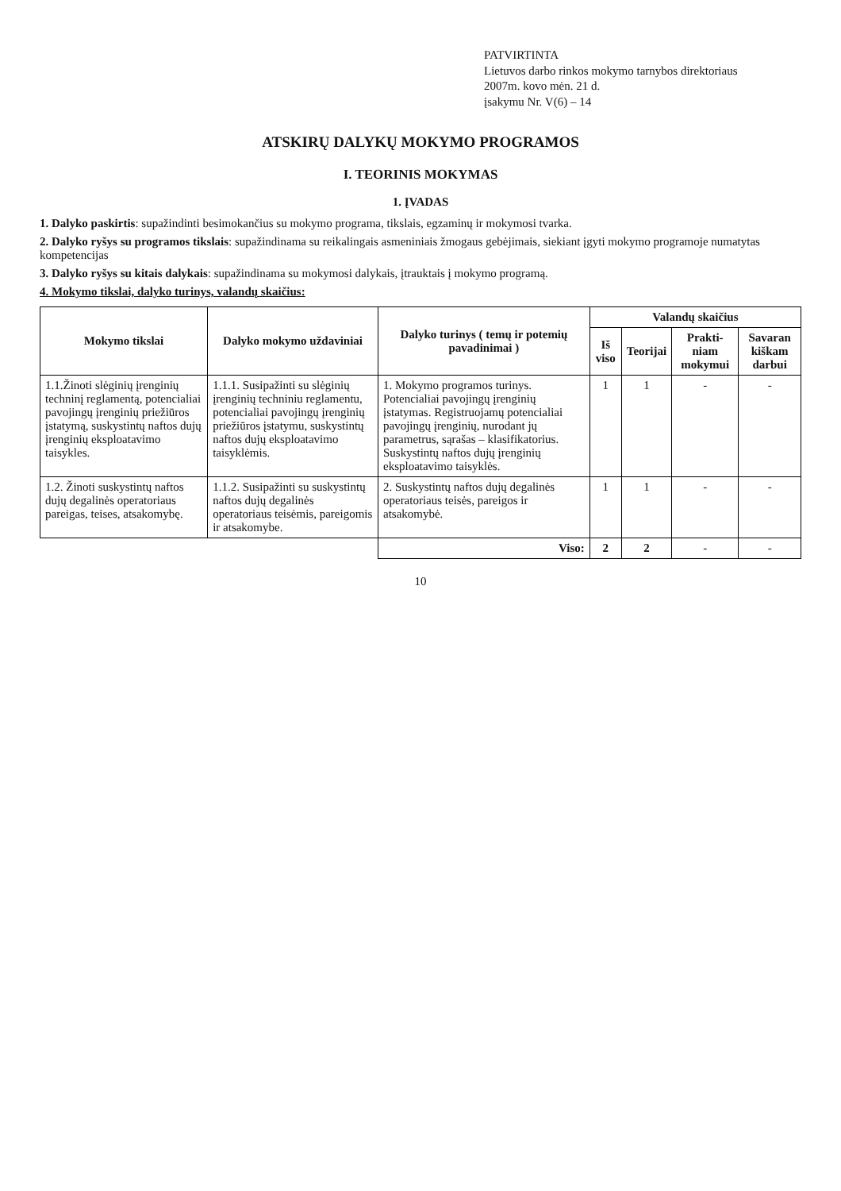PATVIRTINTA
Lietuvos darbo rinkos mokymo tarnybos direktoriaus
2007m. kovo mėn. 21 d.
įsakymu Nr. V(6) – 14
ATSKIRŲ DALYKŲ MOKYMO PROGRAMOS
I. TEORINIS MOKYMAS
1. ĮVADAS
1. Dalyko paskirtis: supažindinti besimokančius su mokymo programa, tikslais, egzaminų ir mokymosi tvarka.
2. Dalyko ryšys su programos tikslais: supažindinama su reikalingais asmeniniais žmogaus gebėjimais, siekiant įgyti mokymo programoje numatytas kompetencijas
3. Dalyko ryšys su kitais dalykais: supažindinama su mokymosi dalykais, įtrauktais į mokymo programą.
4. Mokymo tikslai, dalyko turinys, valandų skaičius:
| Mokymo tikslai | Dalyko mokymo uždaviniai | Dalyko turinys ( temų ir potemių pavadinimai ) | Valandų skaičius | | | |
| --- | --- | --- | --- | --- | --- | --- |
| | | | Iš viso | Teorijai | Prakti-niam mokymui | Savaran kiškam darbui |
| 1.1.Žinoti slėginių įrenginių techninį reglamentą, potencialiai pavojingų įrenginių priežiūros įstatymą, suskystintų naftos dujų įrenginių eksploatavimo taisykles. | 1.1.1. Susipažinti su slėginių įrenginių techniniu reglamentu, potencialiai pavojingų įrenginių priežiūros įstatymu, suskystintų naftos dujų eksploatavimo taisyklėmis. | 1. Mokymo programos turinys. Potencialiai pavojingų įrenginių įstatymas. Registruojamų potencialiai pavojingų įrenginių, nurodant jų parametrus, sąrašas – klasifikatorius. Suskystintų naftos dujų įrenginių eksploatavimo taisyklės. | 1 | 1 | - | - |
| 1.2. Žinoti suskystintų naftos dujų degalinės operatoriaus pareigas, teises, atsakomybę. | 1.1.2. Susipažinti su suskystintų naftos dujų degalinės operatoriaus teisėmis, pareigomis ir atsakomybe. | 2. Suskystintų naftos dujų degalinės operatoriaus teisės, pareigos ir atsakomybė. | 1 | 1 | - | - |
| | | Viso: | 2 | 2 | - | - |
10